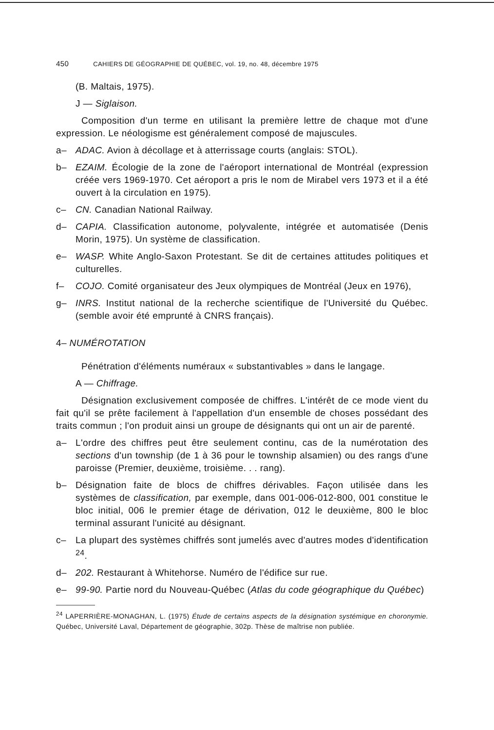450 CAHIERS DE GÉOGRAPHIE DE QUÉBEC, vol. 19, no. 48, décembre 1975
(B. Maltais, 1975).
J — Siglaison.
Composition d'un terme en utilisant la première lettre de chaque mot d'une expression. Le néologisme est généralement composé de majuscules.
a– ADAC. Avion à décollage et à atterrissage courts (anglais: STOL).
b– EZAIM. Écologie de la zone de l'aéroport international de Montréal (expression créée vers 1969-1970. Cet aéroport a pris le nom de Mirabel vers 1973 et il a été ouvert à la circulation en 1975).
c– CN. Canadian National Railway.
d– CAPIA. Classification autonome, polyvalente, intégrée et automatisée (Denis Morin, 1975). Un système de classification.
e– WASP. White Anglo-Saxon Protestant. Se dit de certaines attitudes politiques et culturelles.
f– COJO. Comité organisateur des Jeux olympiques de Montréal (Jeux en 1976),
g– INRS. Institut national de la recherche scientifique de l'Université du Québec. (semble avoir été emprunté à CNRS français).
4– NUMÉROTATION
Pénétration d'éléments numéraux « substantivables » dans le langage.
A — Chiffrage.
Désignation exclusivement composée de chiffres. L'intérêt de ce mode vient du fait qu'il se prête facilement à l'appellation d'un ensemble de choses possédant des traits commun ; l'on produit ainsi un groupe de désignants qui ont un air de parenté.
a– L'ordre des chiffres peut être seulement continu, cas de la numérotation des sections d'un township (de 1 à 36 pour le township alsamien) ou des rangs d'une paroisse (Premier, deuxième, troisième. . . rang).
b– Désignation faite de blocs de chiffres dérivables. Façon utilisée dans les systèmes de classification, par exemple, dans 001-006-012-800, 001 constitue le bloc initial, 006 le premier étage de dérivation, 012 le deuxième, 800 le bloc terminal assurant l'unicité au désignant.
c– La plupart des systèmes chiffrés sont jumelés avec d'autres modes d'identification <sup>24</sup>.
d– 202. Restaurant à Whitehorse. Numéro de l'édifice sur rue.
e– 99-90. Partie nord du Nouveau-Québec (Atlas du code géographique du Québec)
<sup>24</sup> LAPERRIÈRE-MONAGHAN, L. (1975) Étude de certains aspects de la désignation systémique en choronymie. Québec, Université Laval, Département de géographie, 302p. Thèse de maîtrise non publiée.